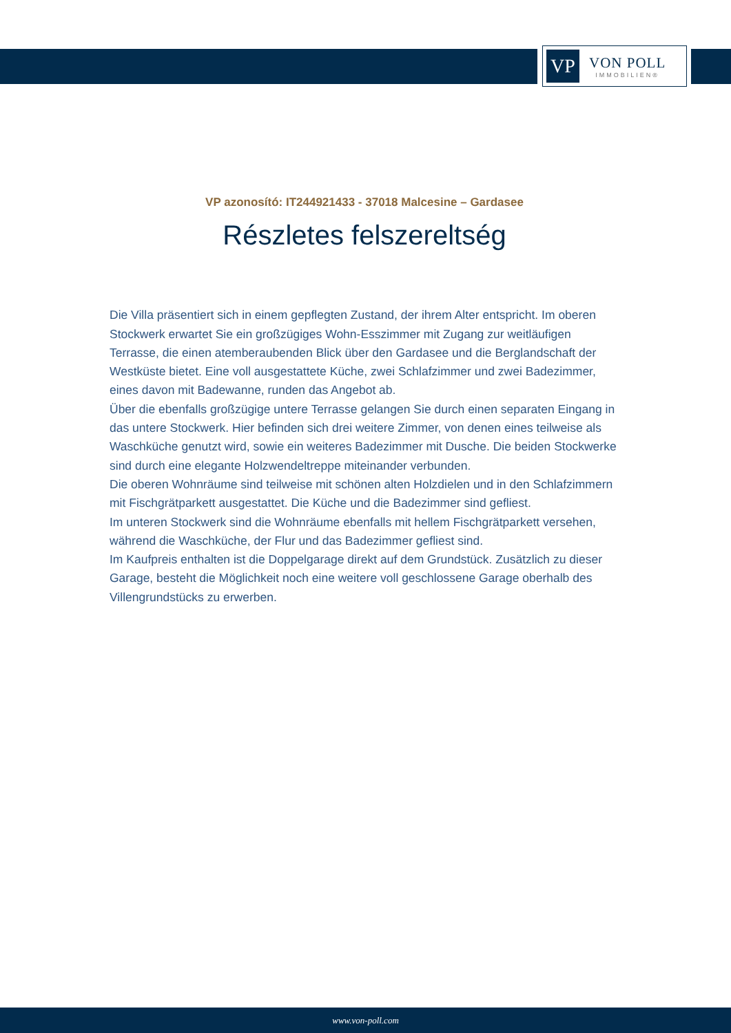VP
VON POLL
IMMOBILIEN®
VP azonosító: IT244921433 - 37018 Malcesine – Gardasee
Részletes felszereltség
Die Villa präsentiert sich in einem gepflegten Zustand, der ihrem Alter entspricht. Im oberen Stockwerk erwartet Sie ein großzügiges Wohn-Esszimmer mit Zugang zur weitläufigen Terrasse, die einen atemberaubenden Blick über den Gardasee und die Berglandschaft der Westküste bietet. Eine voll ausgestattete Küche, zwei Schlafzimmer und zwei Badezimmer, eines davon mit Badewanne, runden das Angebot ab.
Über die ebenfalls großzügige untere Terrasse gelangen Sie durch einen separaten Eingang in das untere Stockwerk. Hier befinden sich drei weitere Zimmer, von denen eines teilweise als Waschküche genutzt wird, sowie ein weiteres Badezimmer mit Dusche. Die beiden Stockwerke sind durch eine elegante Holzwendeltreppe miteinander verbunden.
Die oberen Wohnräume sind teilweise mit schönen alten Holzdielen und in den Schlafzimmern mit Fischgrätparkett ausgestattet. Die Küche und die Badezimmer sind gefliest.
Im unteren Stockwerk sind die Wohnräume ebenfalls mit hellem Fischgrätparkett versehen, während die Waschküche, der Flur und das Badezimmer gefliest sind.
Im Kaufpreis enthalten ist die Doppelgarage direkt auf dem Grundstück. Zusätzlich zu dieser Garage, besteht die Möglichkeit noch eine weitere voll geschlossene Garage oberhalb des Villengrundstücks zu erwerben.
www.von-poll.com